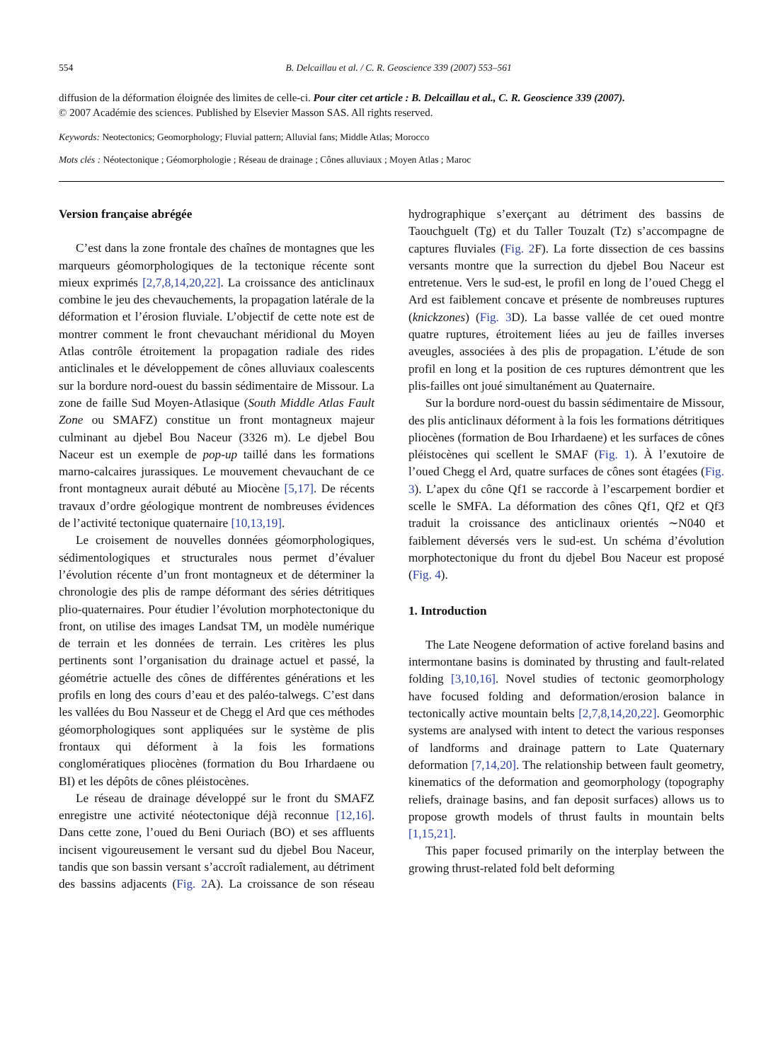554 B. Delcaillau et al. / C. R. Geoscience 339 (2007) 553–561
diffusion de la déformation éloignée des limites de celle-ci. Pour citer cet article : B. Delcaillau et al., C. R. Geoscience 339 (2007).
© 2007 Académie des sciences. Published by Elsevier Masson SAS. All rights reserved.
Keywords: Neotectonics; Geomorphology; Fluvial pattern; Alluvial fans; Middle Atlas; Morocco
Mots clés : Néotectonique ; Géomorphologie ; Réseau de drainage ; Cônes alluviaux ; Moyen Atlas ; Maroc
Version française abrégée
C’est dans la zone frontale des chaînes de montagnes que les marqueurs géomorphologiques de la tectonique récente sont mieux exprimés [2,7,8,14,20,22]. La croissance des anticlinaux combine le jeu des chevauchements, la propagation latérale de la déformation et l’érosion fluviale. L’objectif de cette note est de montrer comment le front chevauchant méridional du Moyen Atlas contrôle étroitement la propagation radiale des rides anticlinales et le développement de cônes alluviaux coalescents sur la bordure nord-ouest du bassin sédimentaire de Missour. La zone de faille Sud Moyen-Atlasique (South Middle Atlas Fault Zone ou SMAFZ) constitue un front montagneux majeur culminant au djebel Bou Naceur (3326 m). Le djebel Bou Naceur est un exemple de pop-up taillé dans les formations marno-calcaires jurassiques. Le mouvement chevauchant de ce front montagneux aurait débuté au Miocène [5,17]. De récents travaux d’ordre géologique montrent de nombreuses évidences de l’activité tectonique quaternaire [10,13,19].
Le croisement de nouvelles données géomorphologiques, sédimentologiques et structurales nous permet d’évaluer l’évolution récente d’un front montagneux et de déterminer la chronologie des plis de rampe déformant des séries détritiques plio-quaternaires. Pour étudier l’évolution morphotectonique du front, on utilise des images Landsat TM, un modèle numérique de terrain et les données de terrain. Les critères les plus pertinents sont l’organisation du drainage actuel et passé, la géométrie actuelle des cônes de différentes générations et les profils en long des cours d’eau et des paléo-talwegs. C’est dans les vallées du Bou Nasseur et de Chegg el Ard que ces méthodes géomorphologiques sont appliquées sur le système de plis frontaux qui déforment à la fois les formations conglomératiques pliocènes (formation du Bou Irhardaene ou BI) et les dépôts de cônes pléistocènes.
Le réseau de drainage développé sur le front du SMAFZ enregistre une activité néotectonique déjà reconnue [12,16]. Dans cette zone, l’oued du Beni Ouriach (BO) et ses affluents incisent vigoureusement le versant sud du djebel Bou Naceur, tandis que son bassin versant s’accroît radialement, au détriment des bassins adjacents (Fig. 2 A). La croissance de son réseau hydrographique s’exerçant au détriment des bassins de Taouchguelt (Tg) et du Taller Touzalt (Tz) s’accompagne de captures fluviales (Fig. 2 F). La forte dissection de ces bassins versants montre que la surrection du djebel Bou Naceur est entretenue. Vers le sud-est, le profil en long de l’oued Chegg el Ard est faiblement concave et présente de nombreuses ruptures (knickzones) (Fig. 3 D). La basse vallée de cet oued montre quatre ruptures, étroitement liées au jeu de failles inverses aveugles, associées à des plis de propagation. L’étude de son profil en long et la position de ces ruptures démontrent que les plis-failles ont joué simultanément au Quaternaire.
Sur la bordure nord-ouest du bassin sédimentaire de Missour, des plis anticlinaux déforment à la fois les formations détritiques pliocènes (formation de Bou Irhardaene) et les surfaces de cônes pléistocènes qui scellent le SMAF (Fig. 1). À l’exutoire de l’oued Chegg el Ard, quatre surfaces de cônes sont étagées (Fig. 3). L’apex du cône Qf1 se raccorde à l’escarpement bordier et scelle le SMFA. La déformation des cônes Qf1, Qf2 et Qf3 traduit la croissance des anticlinaux orientés ∼N040 et faiblement déversés vers le sud-est. Un schéma d’évolution morphotectonique du front du djebel Bou Naceur est proposé (Fig. 4).
1. Introduction
The Late Neogene deformation of active foreland basins and intermontane basins is dominated by thrusting and fault-related folding [3,10,16]. Novel studies of tectonic geomorphology have focused folding and deformation/erosion balance in tectonically active mountain belts [2,7,8,14,20,22]. Geomorphic systems are analysed with intent to detect the various responses of landforms and drainage pattern to Late Quaternary deformation [7,14,20]. The relationship between fault geometry, kinematics of the deformation and geomorphology (topography reliefs, drainage basins, and fan deposit surfaces) allows us to propose growth models of thrust faults in mountain belts [1,15,21].
This paper focused primarily on the interplay between the growing thrust-related fold belt deforming